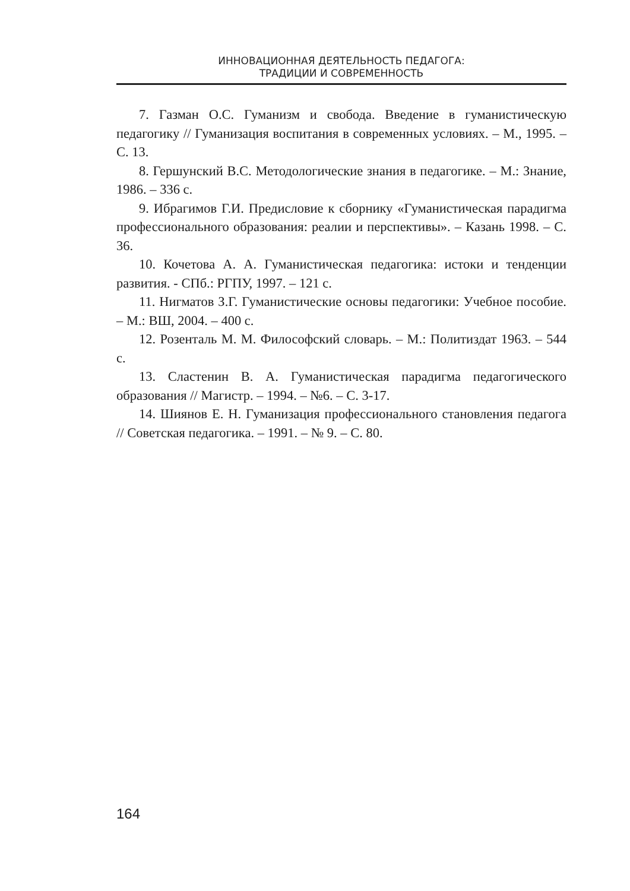ИННОВАЦИОННАЯ ДЕЯТЕЛЬНОСТЬ ПЕДАГОГА:
ТРАДИЦИИ И СОВРЕМЕННОСТЬ
7. Газман О.С. Гуманизм и свобода. Введение в гуманистическую педагогику // Гуманизация воспитания в современных условиях. – М., 1995. – С. 13.
8. Гершунский В.С. Методологические знания в педагогике. – М.: Знание, 1986. – 336 с.
9. Ибрагимов Г.И. Предисловие к сборнику «Гуманистическая парадигма профессионального образования: реалии и перспективы». – Казань 1998. – С. 36.
10. Кочетова А. А. Гуманистическая педагогика: истоки и тенденции развития. - СПб.: РГПУ, 1997. – 121 с.
11. Нигматов З.Г. Гуманистические основы педагогики: Учебное пособие. – М.: ВШ, 2004. – 400 с.
12. Розенталь М. М. Философский словарь. – М.: Политиздат 1963. – 544 с.
13. Сластенин В. А. Гуманистическая парадигма педагогического образования // Магистр. – 1994. – №6. – С. 3-17.
14. Шиянов Е. Н. Гуманизация профессионального становления педагога // Советская педагогика. – 1991. – № 9. – С. 80.
164